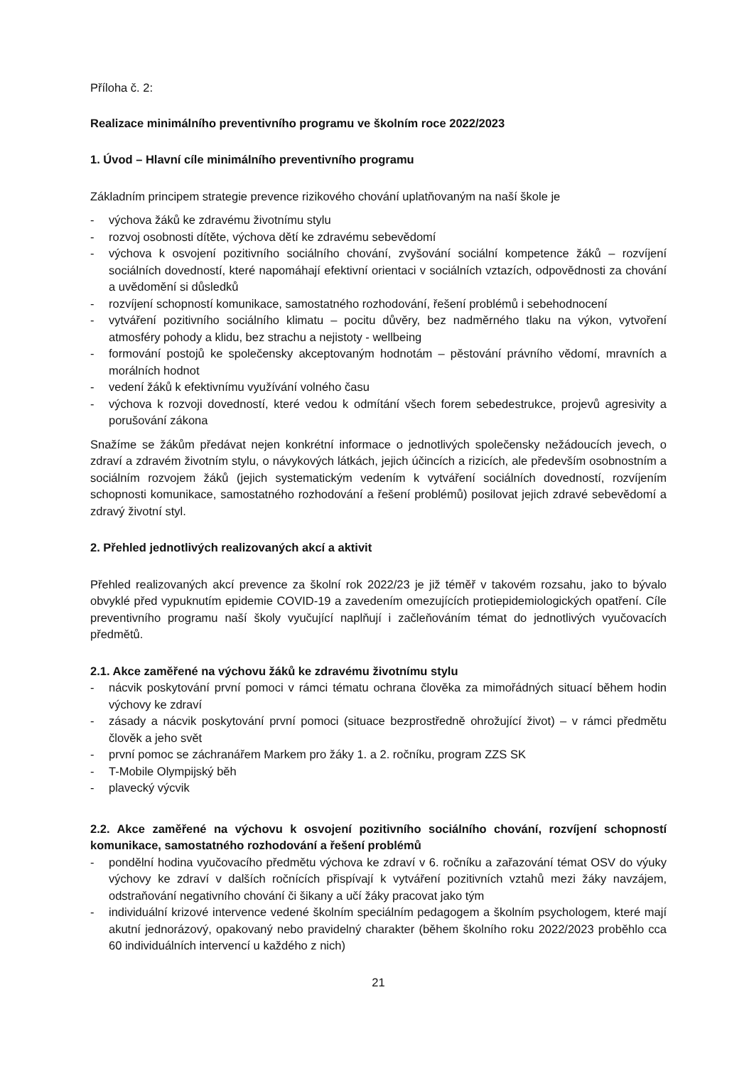Příloha č. 2:
Realizace minimálního preventivního programu ve školním roce 2022/2023
1. Úvod – Hlavní cíle minimálního preventivního programu
Základním principem strategie prevence rizikového chování uplatňovaným na naší škole je
- výchova žáků ke zdravému životnímu stylu
- rozvoj osobnosti dítěte, výchova dětí ke zdravému sebevědomí
- výchova k osvojení pozitivního sociálního chování, zvyšování sociální kompetence žáků – rozvíjení sociálních dovedností, které napomáhají efektivní orientaci v sociálních vztazích, odpovědnosti za chování a uvědomění si důsledků
- rozvíjení schopností komunikace, samostatného rozhodování, řešení problémů i sebehodnocení
- vytváření pozitivního sociálního klimatu – pocitu důvěry, bez nadměrného tlaku na výkon, vytvoření atmosféry pohody a klidu, bez strachu a nejistoty - wellbeing
- formování postojů ke společensky akceptovaným hodnotám – pěstování právního vědomí, mravních a morálních hodnot
- vedení žáků k efektivnímu využívání volného času
- výchova k rozvoji dovedností, které vedou k odmítání všech forem sebedestrukce, projevů agresivity a porušování zákona
Snažíme se žákům předávat nejen konkrétní informace o jednotlivých společensky nežádoucích jevech, o zdraví a zdravém životním stylu, o návykových látkách, jejich účincích a rizicích, ale především osobnostním a sociálním rozvojem žáků (jejich systematickým vedením k vytváření sociálních dovedností, rozvíjením schopnosti komunikace, samostatného rozhodování a řešení problémů) posilovat jejich zdravé sebevědomí a zdravý životní styl.
2. Přehled jednotlivých realizovaných akcí a aktivit
Přehled realizovaných akcí prevence za školní rok 2022/23 je již téměř v takovém rozsahu, jako to bývalo obvyklé před vypuknutím epidemie COVID-19 a zavedením omezujících protiepidemiologických opatření. Cíle preventivního programu naší školy vyučující naplňují i začleňováním témat do jednotlivých vyučovacích předmětů.
2.1. Akce zaměřené na výchovu žáků ke zdravému životnímu stylu
- nácvik poskytování první pomoci v rámci tématu ochrana člověka za mimořádných situací během hodin výchovy ke zdraví
- zásady a nácvik poskytování první pomoci (situace bezprostředně ohrožující život) – v rámci předmětu člověk a jeho svět
- první pomoc se záchranářem Markem pro žáky 1. a 2. ročníku, program ZZS SK
- T-Mobile Olympijský běh
- plavecký výcvik
2.2. Akce zaměřené na výchovu k osvojení pozitivního sociálního chování, rozvíjení schopností komunikace, samostatného rozhodování a řešení problémů
- pondělní hodina vyučovacího předmětu výchova ke zdraví v 6. ročníku a zařazování témat OSV do výuky výchovy ke zdraví v dalších ročnících přispívají k vytváření pozitivních vztahů mezi žáky navzájem, odstraňování negativního chování či šikany a učí žáky pracovat jako tým
- individuální krizové intervence vedené školním speciálním pedagogem a školním psychologem, které mají akutní jednorázový, opakovaný nebo pravidelný charakter (během školního roku 2022/2023 proběhlo cca 60 individuálních intervencí u každého z nich)
21